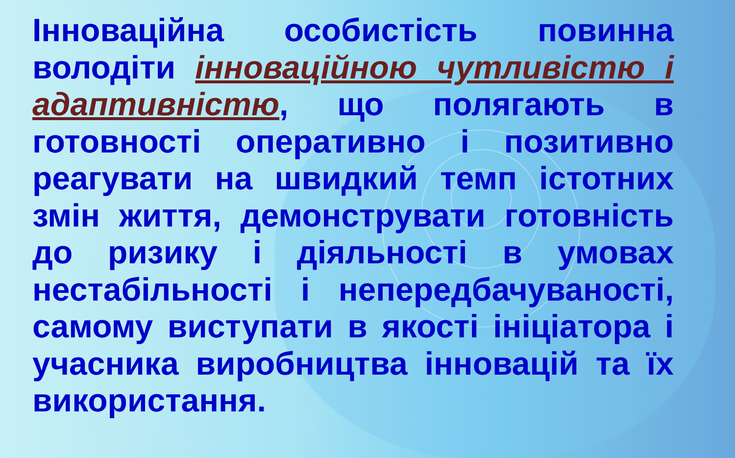Інноваційна особистість повинна володіти інноваційною чутливістю і адаптивністю, що полягають в готовності оперативно і позитивно реагувати на швидкий темп істотних змін життя, демонструвати готовність до ризику і діяльності в умовах нестабільності і непередбачуваності, самому виступати в якості ініціатора і учасника виробництва інновацій та їх використання.